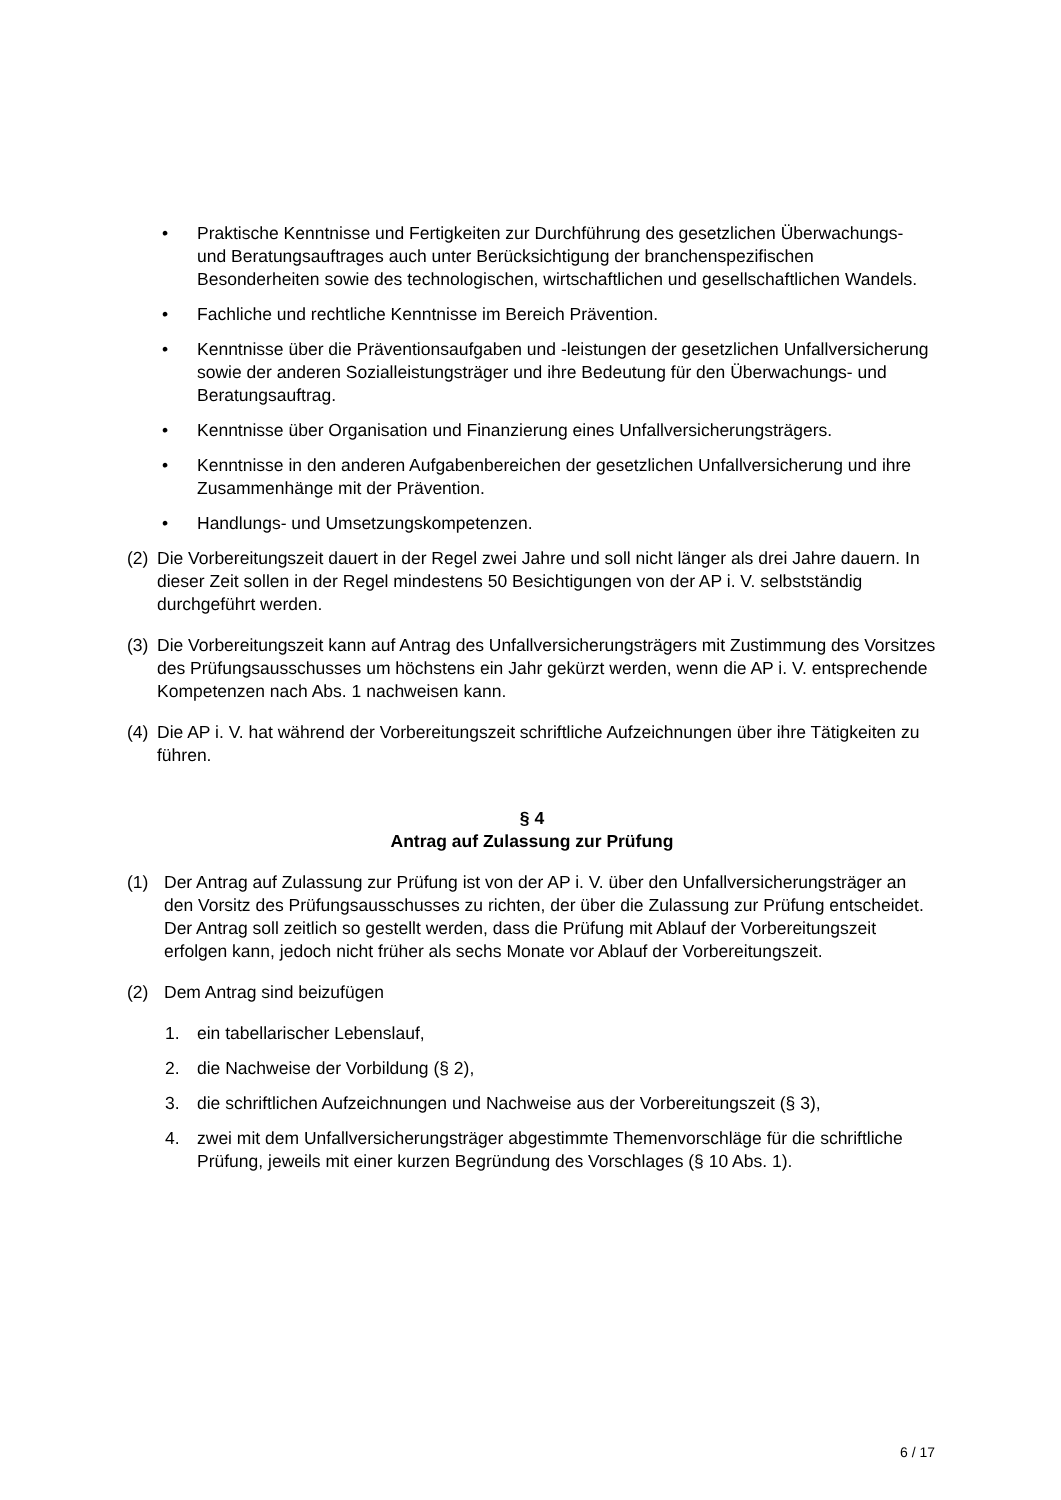• Praktische Kenntnisse und Fertigkeiten zur Durchführung des gesetzlichen Überwachungs- und Beratungsauftrages auch unter Berücksichtigung der branchenspezifischen Besonderheiten sowie des technologischen, wirtschaftlichen und gesellschaftlichen Wandels.
• Fachliche und rechtliche Kenntnisse im Bereich Prävention.
• Kenntnisse über die Präventionsaufgaben und -leistungen der gesetzlichen Unfallversicherung sowie der anderen Sozialleistungsträger und ihre Bedeutung für den Überwachungs- und Beratungsauftrag.
• Kenntnisse über Organisation und Finanzierung eines Unfallversicherungsträgers.
• Kenntnisse in den anderen Aufgabenbereichen der gesetzlichen Unfallversicherung und ihre Zusammenhänge mit der Prävention.
• Handlungs- und Umsetzungskompetenzen.
(2) Die Vorbereitungszeit dauert in der Regel zwei Jahre und soll nicht länger als drei Jahre dauern. In dieser Zeit sollen in der Regel mindestens 50 Besichtigungen von der AP i. V. selbstständig durchgeführt werden.
(3) Die Vorbereitungszeit kann auf Antrag des Unfallversicherungsträgers mit Zustimmung des Vorsitzes des Prüfungsausschusses um höchstens ein Jahr gekürzt werden, wenn die AP i. V. entsprechende Kompetenzen nach Abs. 1 nachweisen kann.
(4) Die AP i. V. hat während der Vorbereitungszeit schriftliche Aufzeichnungen über ihre Tätigkeiten zu führen.
§ 4
Antrag auf Zulassung zur Prüfung
(1) Der Antrag auf Zulassung zur Prüfung ist von der AP i. V. über den Unfallversicherungsträger an den Vorsitz des Prüfungsausschusses zu richten, der über die Zulassung zur Prüfung entscheidet. Der Antrag soll zeitlich so gestellt werden, dass die Prüfung mit Ablauf der Vorbereitungszeit erfolgen kann, jedoch nicht früher als sechs Monate vor Ablauf der Vorbereitungszeit.
(2) Dem Antrag sind beizufügen
1. ein tabellarischer Lebenslauf,
2. die Nachweise der Vorbildung (§ 2),
3. die schriftlichen Aufzeichnungen und Nachweise aus der Vorbereitungszeit (§ 3),
4. zwei mit dem Unfallversicherungsträger abgestimmte Themenvorschläge für die schriftliche Prüfung, jeweils mit einer kurzen Begründung des Vorschlages (§ 10 Abs. 1).
6 / 17